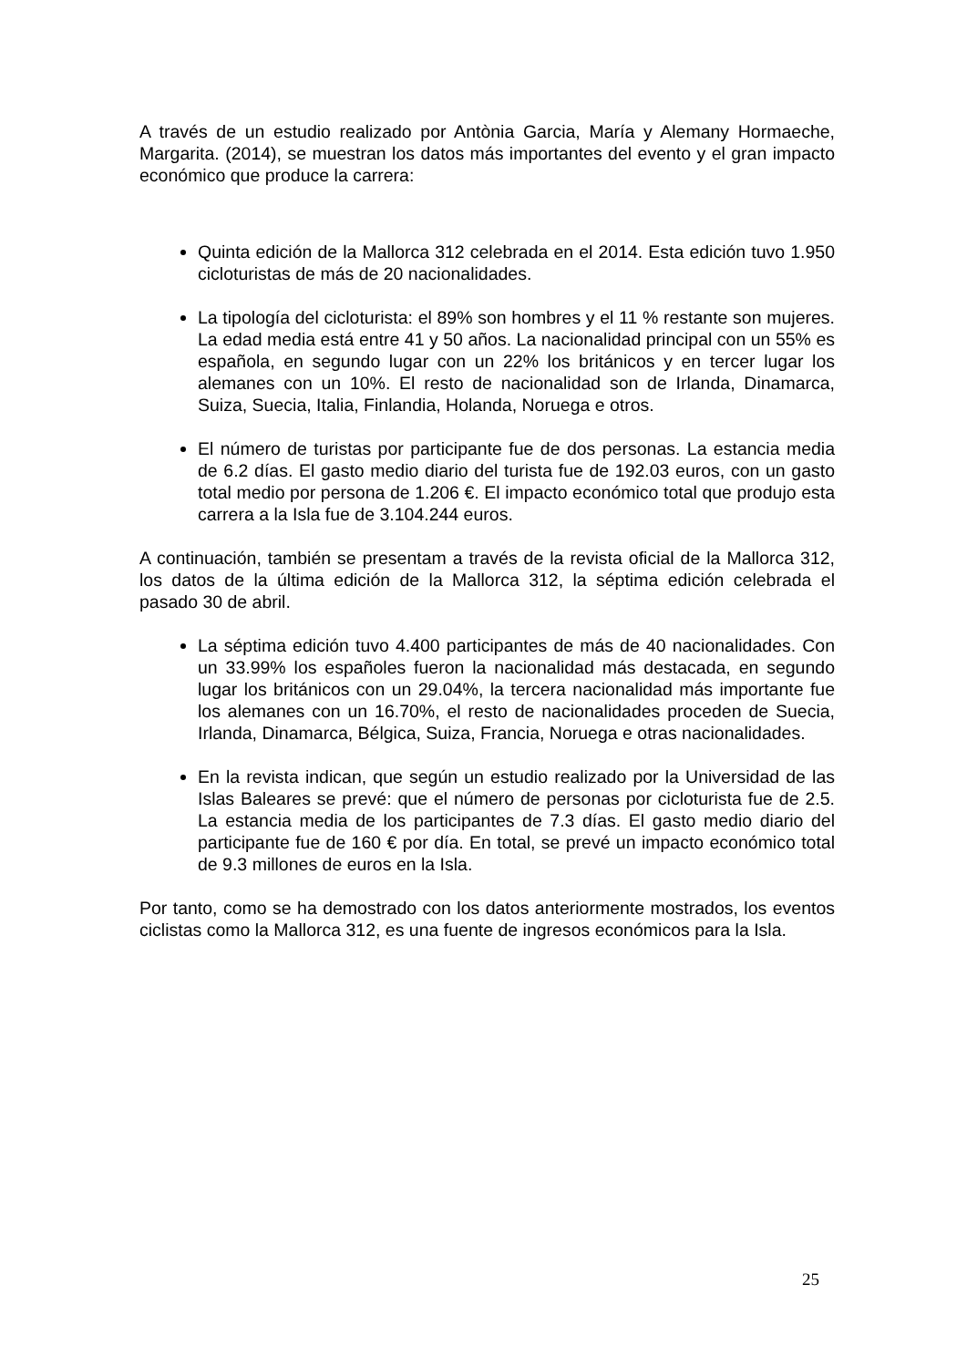A través de un estudio realizado por Antònia Garcia, María y Alemany Hormaeche, Margarita. (2014), se muestran los datos más importantes del evento y el gran impacto económico que produce la carrera:
Quinta edición de la Mallorca 312 celebrada en el 2014. Esta edición tuvo 1.950 cicloturistas de más de 20 nacionalidades.
La tipología del cicloturista: el 89% son hombres y el 11 % restante son mujeres. La edad media está entre 41 y 50 años. La nacionalidad principal con un 55% es española, en segundo lugar con un 22% los británicos y en tercer lugar los alemanes con un 10%. El resto de nacionalidad son de Irlanda, Dinamarca, Suiza, Suecia, Italia, Finlandia, Holanda, Noruega e otros.
El número de turistas por participante fue de dos personas. La estancia media de 6.2 días. El gasto medio diario del turista fue de 192.03 euros, con un gasto total medio por persona de 1.206 €. El impacto económico total que produjo esta carrera a la Isla fue de 3.104.244 euros.
A continuación, también se presentam a través de la revista oficial de la Mallorca 312, los datos de la última edición de la Mallorca 312, la séptima edición celebrada el pasado 30 de abril.
La séptima edición tuvo 4.400 participantes de más de 40 nacionalidades. Con un 33.99% los españoles fueron la nacionalidad más destacada, en segundo lugar los británicos con un 29.04%, la tercera nacionalidad más importante fue los alemanes con un 16.70%, el resto de nacionalidades proceden de Suecia, Irlanda, Dinamarca, Bélgica, Suiza, Francia, Noruega e otras nacionalidades.
En la revista indican, que según un estudio realizado por la Universidad de las Islas Baleares se prevé: que el número de personas por cicloturista fue de 2.5. La estancia media de los participantes de 7.3 días. El gasto medio diario del participante fue de 160 € por día. En total, se prevé un impacto económico total de 9.3 millones de euros en la Isla.
Por tanto, como se ha demostrado con los datos anteriormente mostrados, los eventos ciclistas como la Mallorca 312, es una fuente de ingresos económicos para la Isla.
25